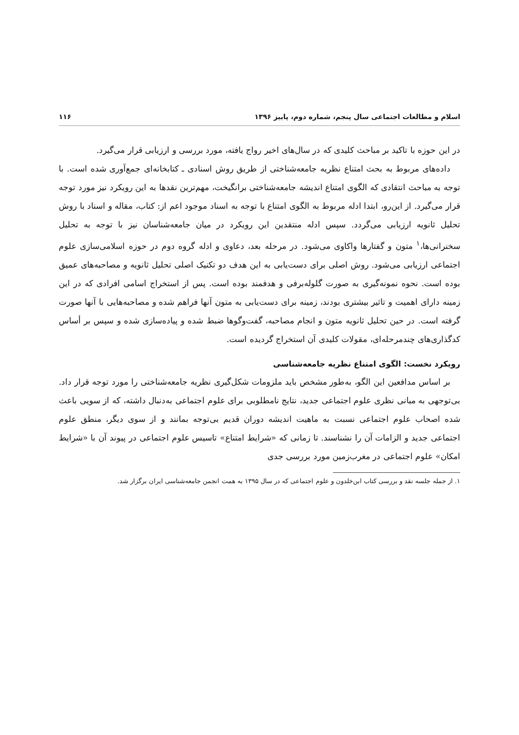اسلام و مطالعات اجتماعی سال پنجم، شماره دوم، پاییز ۱۳۹۶ ۱۱۶
در این حوزه با تاکید بر مباحث کلیدی که در سال‌های اخیر رواج یافته، مورد بررسی و ارزیابی قرار می‌گیرد.
داده‌های مربوط به بحث امتناع نظریه جامعه‌شناختی از طریق روش اسنادی ـ کتابخانه‌ای جمع‌آوری شده است. با توجه به مباحث انتقادی که الگوی امتناع اندیشه جامعه‌شناختی برانگیخت، مهم‌ترین نقدها به این رویکرد نیز مورد توجه قرار می‌گیرد. از این‌رو، ابتدا ادله مربوط به الگوی امتناع با توجه به اسناد موجود اعم از: کتاب، مقاله و اسناد با روش تحلیل ثانویه ارزیابی می‌گردد. سپس ادله منتقدین این رویکرد در میان جامعه‌شناسان نیز با توجه به تحلیل سخنرانی‌ها،<sup>۱</sup> متون و گفتارها واکاوی می‌شود. در مرحله بعد، دعاوی و ادله گروه دوم در حوزه اسلامی‌سازی علوم اجتماعی ارزیابی می‌شود. روش اصلی برای دست‌یابی به این هدف دو تکنیک اصلی تحلیل ثانویه و مصاحبه‌های عمیق بوده است. نحوه نمونه‌گیری به صورت گلوله‌برفی و هدفمند بوده است. پس از استخراج اسامی افرادی که در این زمینه دارای اهمیت و تاثیر بیشتری بودند، زمینه برای دست‌یابی به متون آنها فراهم شده و مصاحبه‌هایی با آنها صورت گرفته است. در حین تحلیل ثانویه متون و انجام مصاحبه، گفت‌وگوها ضبط شده و پیاده‌سازی شده و سپس بر أساس کدگذاری‌های چندمرحله‌ای، مقولات کلیدی آن استخراج گردیده است.
رویکرد نخست: الگوی امتناع نظریه جامعه‌شناسی
بر اساس مدافعین این الگو، به‌طور مشخص باید ملزومات شکل‌گیری نظریه جامعه‌شناختی را مورد توجه قرار داد. بی‌توجهی به مبانی نظری علوم اجتماعی جدید، نتایج نامطلوبی برای علوم اجتماعی به‌دنبال داشته، که از سویی باعث شده اصحاب علوم اجتماعی نسبت به ماهیت اندیشه دوران قدیم بی‌توجه بمانند و از سوی دیگر، منطق علوم اجتماعی جدید و الزامات آن را نشناسند. تا زمانی که «شرایط امتناع» تاسیس علوم اجتماعی در پیوند آن با «شرایط امکان» علوم اجتماعی در مغرب‌زمین مورد بررسی جدی
۱. از جمله جلسه نقد و بررسی کتاب ابن‌خلدون و علوم اجتماعی که در سال ۱۳۹۵ به همت انجمن جامعه‌شناسی ایران برگزار شد.